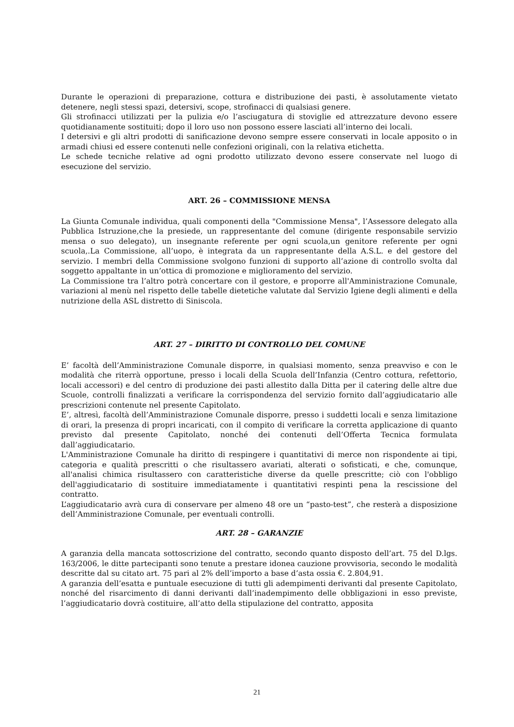Durante le operazioni di preparazione, cottura e distribuzione dei pasti, è assolutamente vietato detenere, negli stessi spazi, detersivi, scope, strofinacci di qualsiasi genere.
Gli strofinacci utilizzati per la pulizia e/o l’asciugatura di stoviglie ed attrezzature devono essere quotidianamente sostituiti; dopo il loro uso non possono essere lasciati all’interno dei locali.
I detersivi e gli altri prodotti di sanificazione devono sempre essere conservati in locale apposito o in armadi chiusi ed essere contenuti nelle confezioni originali, con la relativa etichetta.
Le schede tecniche relative ad ogni prodotto utilizzato devono essere conservate nel luogo di esecuzione del servizio.
ART. 26 – COMMISSIONE MENSA
La Giunta Comunale individua, quali componenti della "Commissione Mensa", l’Assessore delegato alla Pubblica Istruzione,che la presiede, un rappresentante del comune (dirigente responsabile servizio mensa o suo delegato), un insegnante referente per ogni scuola,un genitore referente per ogni scuola,.La Commissione, all’uopo, è integrata da un rappresentante della A.S.L. e del gestore del servizio. I membri della Commissione svolgono funzioni di supporto all’azione di controllo svolta dal soggetto appaltante in un’ottica di promozione e miglioramento del servizio.
La Commissione tra l’altro potrà concertare con il gestore, e proporre all'Amministrazione Comunale, variazioni al menù nel rispetto delle tabelle dietetiche valutate dal Servizio Igiene degli alimenti e della nutrizione della ASL distretto di Siniscola.
ART. 27 – DIRITTO DI CONTROLLO DEL COMUNE
E’ facoltà dell’Amministrazione Comunale disporre, in qualsiasi momento, senza preavviso e con le modalità che riterrà opportune, presso i locali della Scuola dell’Infanzia (Centro cottura, refettorio, locali accessori) e del centro di produzione dei pasti allestito dalla Ditta per il catering delle altre due Scuole, controlli finalizzati a verificare la corrispondenza del servizio fornito dall’aggiudicatario alle prescrizioni contenute nel presente Capitolato.
E’, altresì, facoltà dell’Amministrazione Comunale disporre, presso i suddetti locali e senza limitazione di orari, la presenza di propri incaricati, con il compito di verificare la corretta applicazione di quanto previsto dal presente Capitolato, nonché dei contenuti dell’Offerta Tecnica formulata dall’aggiudicatario.
L'Amministrazione Comunale ha diritto di respingere i quantitativi di merce non rispondente ai tipi, categoria e qualità prescritti o che risultassero avariati, alterati o sofisticati, e che, comunque, all'analisi chimica risultassero con caratteristiche diverse da quelle prescritte; ciò con l'obbligo dell'aggiudicatario di sostituire immediatamente i quantitativi respinti pena la rescissione del contratto.
L’aggiudicatario avrà cura di conservare per almeno 48 ore un “pasto-test”, che resterà a disposizione dell’Amministrazione Comunale, per eventuali controlli.
ART. 28 – GARANZIE
A garanzia della mancata sottoscrizione del contratto, secondo quanto disposto dell’art. 75 del D.lgs. 163/2006, le ditte partecipanti sono tenute a prestare idonea cauzione provvisoria, secondo le modalità descritte dal su citato art. 75 pari al 2% dell’importo a base d’asta ossia €. 2.804,91.
A garanzia dell’esatta e puntuale esecuzione di tutti gli adempimenti derivanti dal presente Capitolato, nonché del risarcimento di danni derivanti dall’inadempimento delle obbligazioni in esso previste, l’aggiudicatario dovrà costituire, all’atto della stipulazione del contratto, apposita
21